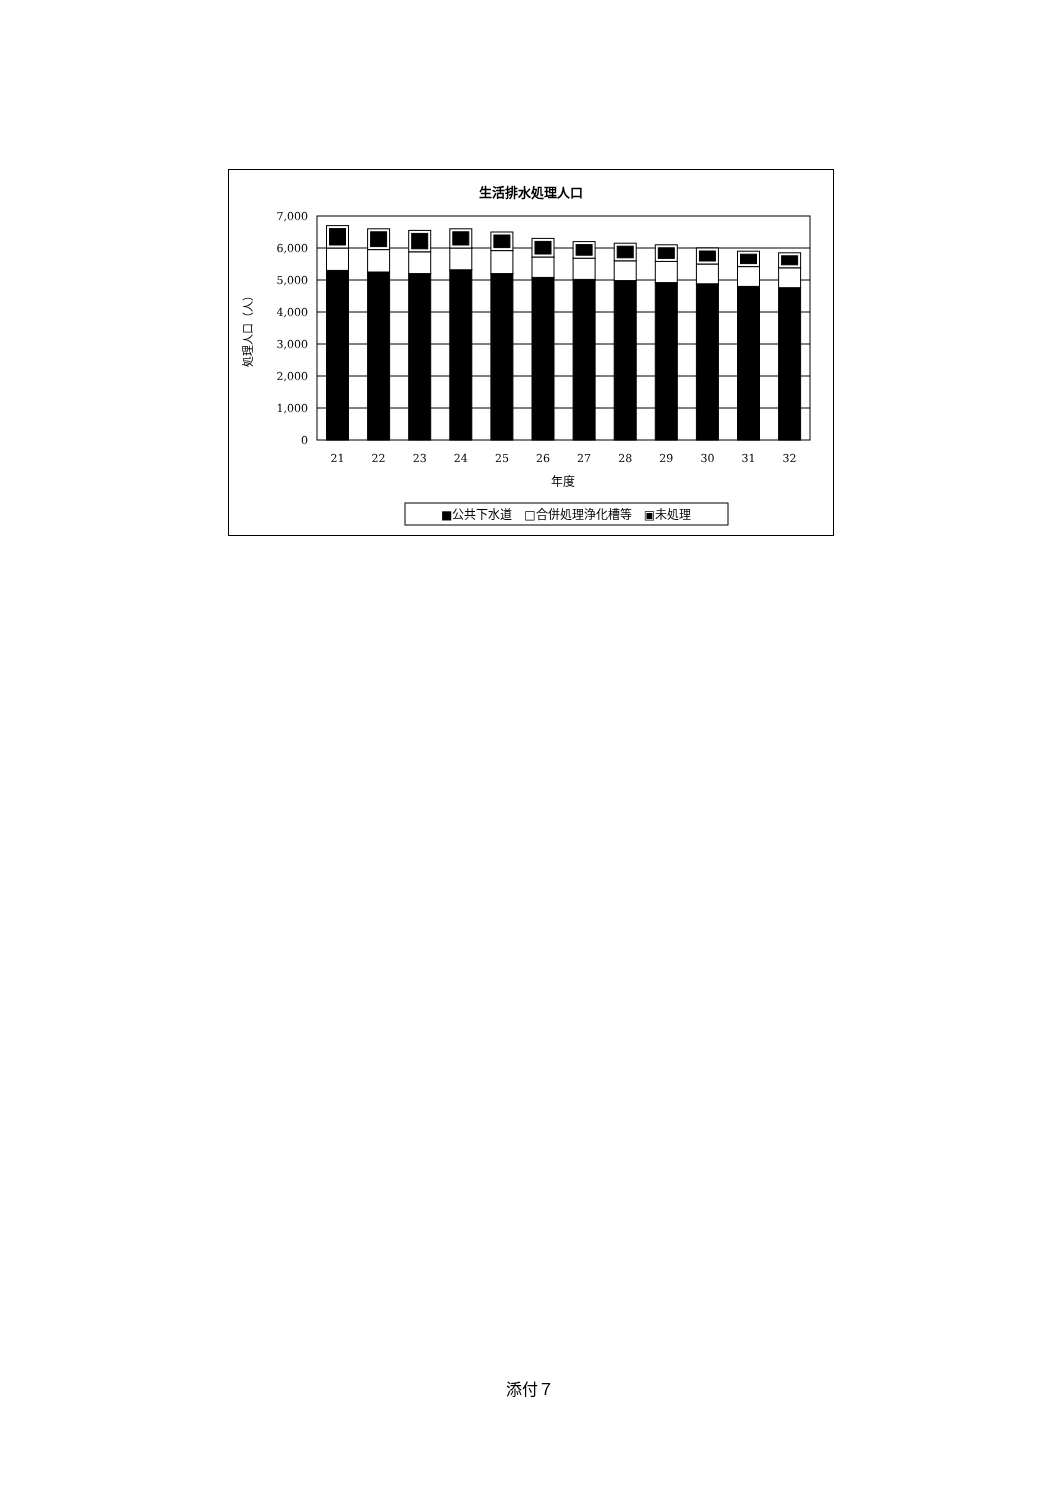生活排水処理人口
7,000
6,000
5,000
4,000
3,000
2,000
1,000
0
処理人口（人）
21
22
23
24
25
26
27
28
29
30
31
32
年度
■公共下水道　□合併処理浄化槽等　▣未処理
添付７